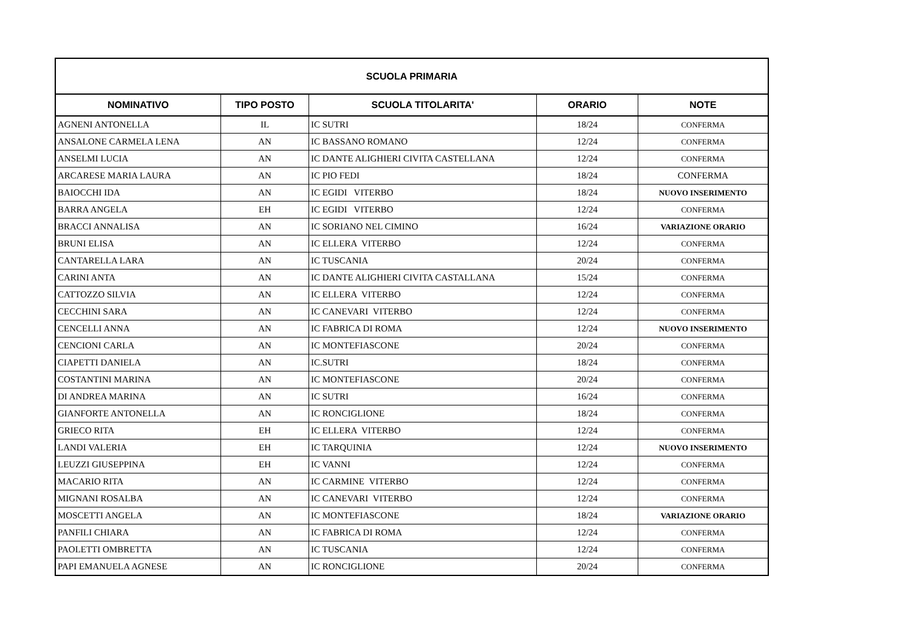| SCUOLA PRIMARIA | | | | |
| --- | --- | --- | --- | --- |
| NOMINATIVO | TIPO POSTO | SCUOLA TITOLARITA' | ORARIO | NOTE |
| AGNENI ANTONELLA | IL | IC SUTRI | 18/24 | CONFERMA |
| ANSALONE CARMELA LENA | AN | IC BASSANO ROMANO | 12/24 | CONFERMA |
| ANSELMI LUCIA | AN | IC DANTE ALIGHIERI CIVITA CASTELLANA | 12/24 | CONFERMA |
| ARCARESE MARIA LAURA | AN | IC PIO FEDI | 18/24 | CONFERMA |
| BAIOCCHI IDA | AN | IC EGIDI VITERBO | 18/24 | NUOVO INSERIMENTO |
| BARRA ANGELA | EH | IC EGIDI VITERBO | 12/24 | CONFERMA |
| BRACCI ANNALISA | AN | IC SORIANO NEL CIMINO | 16/24 | VARIAZIONE ORARIO |
| BRUNI ELISA | AN | IC ELLERA VITERBO | 12/24 | CONFERMA |
| CANTARELLA LARA | AN | IC TUSCANIA | 20/24 | CONFERMA |
| CARINI ANTA | AN | IC DANTE ALIGHIERI CIVITA CASTALLANA | 15/24 | CONFERMA |
| CATTOZZO SILVIA | AN | IC ELLERA VITERBO | 12/24 | CONFERMA |
| CECCHINI SARA | AN | IC CANEVARI VITERBO | 12/24 | CONFERMA |
| CENCELLI ANNA | AN | IC FABRICA DI ROMA | 12/24 | NUOVO INSERIMENTO |
| CENCIONI CARLA | AN | IC MONTEFIASCONE | 20/24 | CONFERMA |
| CIAPETTI DANIELA | AN | IC.SUTRI | 18/24 | CONFERMA |
| COSTANTINI MARINA | AN | IC MONTEFIASCONE | 20/24 | CONFERMA |
| DI ANDREA MARINA | AN | IC SUTRI | 16/24 | CONFERMA |
| GIANFORTE ANTONELLA | AN | IC RONCIGLIONE | 18/24 | CONFERMA |
| GRIECO RITA | EH | IC ELLERA VITERBO | 12/24 | CONFERMA |
| LANDI VALERIA | EH | IC TARQUINIA | 12/24 | NUOVO INSERIMENTO |
| LEUZZI GIUSEPPINA | EH | IC VANNI | 12/24 | CONFERMA |
| MACARIO RITA | AN | IC CARMINE VITERBO | 12/24 | CONFERMA |
| MIGNANI ROSALBA | AN | IC CANEVARI VITERBO | 12/24 | CONFERMA |
| MOSCETTI ANGELA | AN | IC MONTEFIASCONE | 18/24 | VARIAZIONE ORARIO |
| PANFILI CHIARA | AN | IC FABRICA DI ROMA | 12/24 | CONFERMA |
| PAOLETTI OMBRETTA | AN | IC TUSCANIA | 12/24 | CONFERMA |
| PAPI EMANUELA AGNESE | AN | IC RONCIGLIONE | 20/24 | CONFERMA |